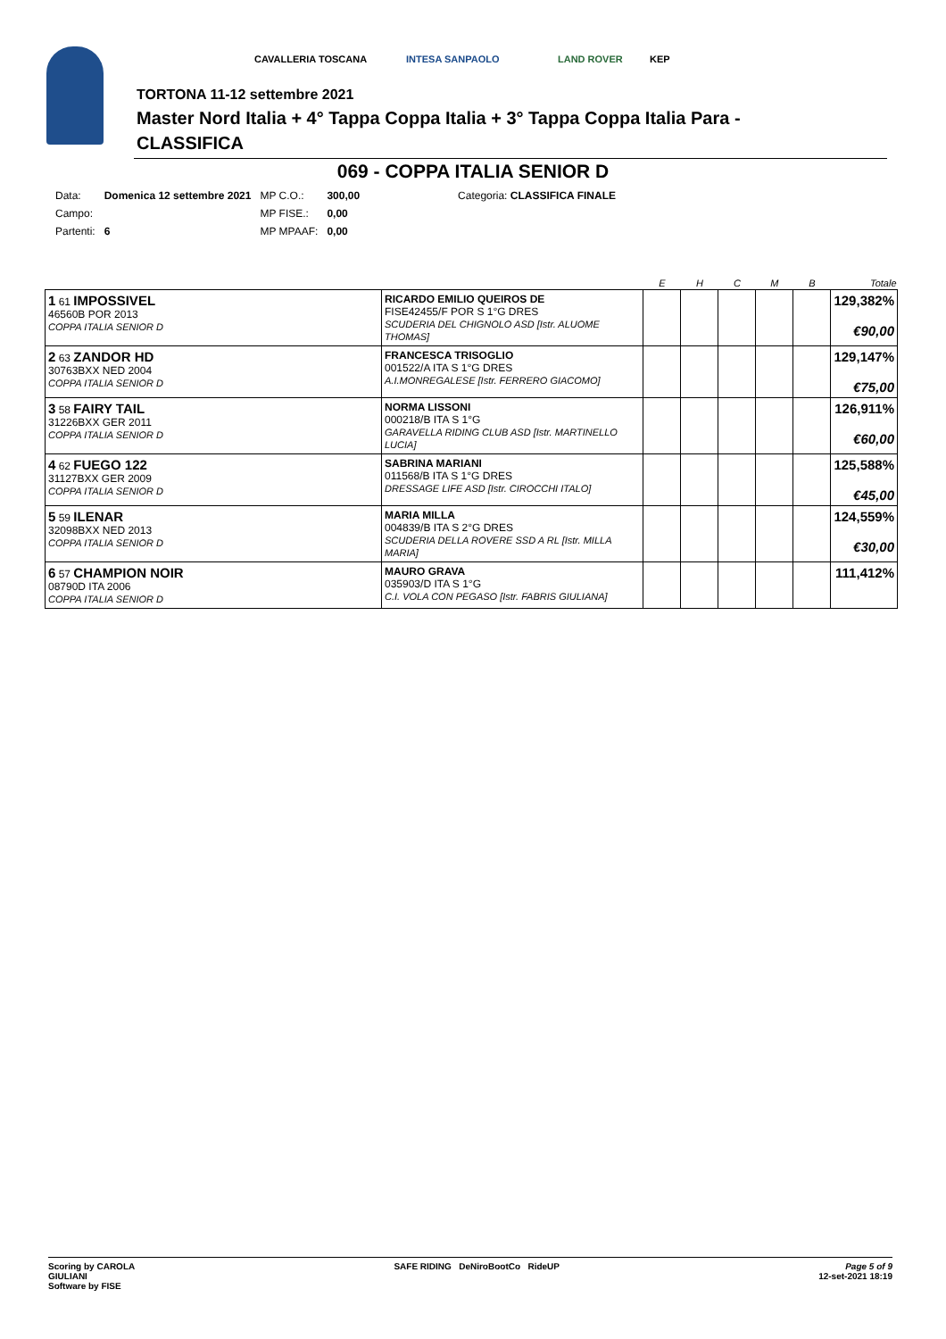CAVALLERIA TOSCANA INTESA SANPAOLO LAND ROVER KEP
TORTONA 11-12 settembre 2021
Master Nord Italia + 4° Tappa Coppa Italia + 3° Tappa Coppa Italia Para -
CLASSIFICA
069 - COPPA ITALIA SENIOR D
| Data: | Domenica 12 settembre 2021 | MP C.O.: | 300,00 | Categoria: CLASSIFICA FINALE |
| Campo: | | MP FISE.: | 0,00 | |
| Partenti: | 6 | MP MPAAF: | 0,00 | |
| | | E | H | C | M | B | Totale |
| --- | --- | --- | --- | --- | --- | --- | --- |
| 1 61 IMPOSSIVEL 46560B POR 2013 COPPA ITALIA SENIOR D | RICARDO EMILIO QUEIROS DE FISE42455/F POR S 1°G DRES SCUDERIA DEL CHIGNOLO ASD [Istr. ALUOME THOMAS] | | | | | | 129,382% €90,00 |
| 2 63 ZANDOR HD 30763BXX NED 2004 COPPA ITALIA SENIOR D | FRANCESCA TRISOGLIO 001522/A ITA S 1°G DRES A.I.MONREGALESE [Istr. FERRERO GIACOMO] | | | | | | 129,147% €75,00 |
| 3 58 FAIRY TAIL 31226BXX GER 2011 COPPA ITALIA SENIOR D | NORMA LISSONI 000218/B ITA S 1°G GARAVELLA RIDING CLUB ASD [Istr. MARTINELLO LUCIA] | | | | | | 126,911% €60,00 |
| 4 62 FUEGO 122 31127BXX GER 2009 COPPA ITALIA SENIOR D | SABRINA MARIANI 011568/B ITA S 1°G DRES DRESSAGE LIFE ASD [Istr. CIROCCHI ITALO] | | | | | | 125,588% €45,00 |
| 5 59 ILENAR 32098BXX NED 2013 COPPA ITALIA SENIOR D | MARIA MILLA 004839/B ITA S 2°G DRES SCUDERIA DELLA ROVERE SSD A RL [Istr. MILLA MARIA] | | | | | | 124,559% €30,00 |
| 6 57 CHAMPION NOIR 08790D ITA 2006 COPPA ITALIA SENIOR D | MAURO GRAVA 035903/D ITA S 1°G C.I. VOLA CON PEGASO [Istr. FABRIS GIULIANA] | | | | | | 111,412% |
Scoring by CAROLA
GIULIANI
Software by FISE
SAFE RIDING DeNiroBootCo RideUP
Page 5 of 9
12-set-2021 18:19